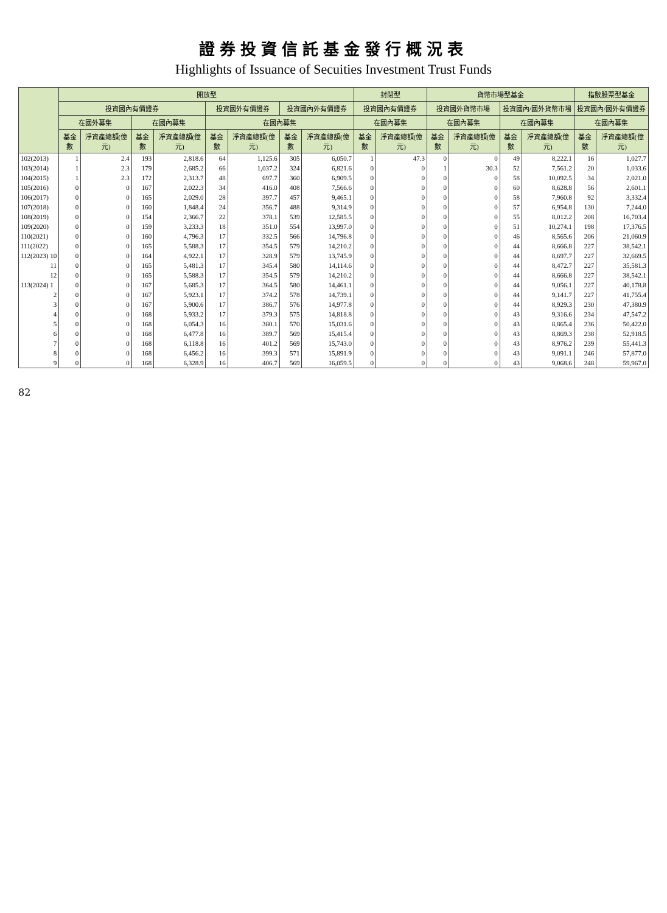證券投資信託基金發行概況表
Highlights of Issuance of Secuities Investment Trust Funds
| | 開放型 | | | | | | | | 封閉型 | | 貨幣市場型基金 | | | | 指數股票型基金 | |
| --- | --- | --- | --- | --- | --- | --- | --- | --- | --- | --- | --- | --- | --- | --- | --- | --- |
| | 投資國內有價證券 | | | | 投資國外有價證券 | | 投資國內外有價證券 | | 投資國內有價證券 | | 投資國外貨幣市場 | | 投資國內/國外貨幣市場 | | 投資國內/國外有價證券 | |
| | 在國外募集 | | 在國內募集 | | 在國內募集 | | | | 在國內募集 | | 在國內募集 | | 在國內募集 | | 在國內募集 | |
| | 基金數 | 淨資產總額(億元) | 基金數 | 淨資產總額(億元) | 基金數 | 淨資產總額(億元) | 基金數 | 淨資產總額(億元) | 基金數 | 淨資產總額(億元) | 基金數 | 淨資產總額(億元) | 基金數 | 淨資產總額(億元) | 基金數 | 淨資產總額(億元) |
| 102(2013) | 1 | 2.4 | 193 | 2,818.6 | 64 | 1,125.6 | 305 | 6,050.7 | 1 | 47.3 | 0 | 0 | 49 | 8,222.1 | 16 | 1,027.7 |
| 103(2014) | 1 | 2.3 | 179 | 2,685.2 | 66 | 1,037.2 | 324 | 6,821.6 | 0 | 0 | 1 | 30.3 | 52 | 7,561.2 | 20 | 1,033.6 |
| 104(2015) | 1 | 2.3 | 172 | 2,313.7 | 48 | 697.7 | 360 | 6,909.5 | 0 | 0 | 0 | 0 | 58 | 10,092.5 | 34 | 2,021.0 |
| 105(2016) | 0 | 0 | 167 | 2,022.3 | 34 | 416.0 | 408 | 7,566.6 | 0 | 0 | 0 | 0 | 60 | 8,628.8 | 56 | 2,601.1 |
| 106(2017) | 0 | 0 | 165 | 2,029.0 | 28 | 397.7 | 457 | 9,465.1 | 0 | 0 | 0 | 0 | 58 | 7,960.8 | 92 | 3,332.4 |
| 107(2018) | 0 | 0 | 160 | 1,848.4 | 24 | 356.7 | 488 | 9,314.9 | 0 | 0 | 0 | 0 | 57 | 6,954.8 | 130 | 7,244.0 |
| 108(2019) | 0 | 0 | 154 | 2,366.7 | 22 | 378.1 | 539 | 12,585.5 | 0 | 0 | 0 | 0 | 55 | 8,012.2 | 208 | 16,703.4 |
| 109(2020) | 0 | 0 | 159 | 3,233.3 | 18 | 351.0 | 554 | 13,997.0 | 0 | 0 | 0 | 0 | 51 | 10,274.1 | 198 | 17,376.5 |
| 110(2021) | 0 | 0 | 160 | 4,796.3 | 17 | 332.5 | 566 | 14,796.8 | 0 | 0 | 0 | 0 | 46 | 8,565.6 | 206 | 21,060.9 |
| 111(2022) | 0 | 0 | 165 | 5,588.3 | 17 | 354.5 | 579 | 14,210.2 | 0 | 0 | 0 | 0 | 44 | 8,666.8 | 227 | 38,542.1 |
| 112(2023) 10 | 0 | 0 | 164 | 4,922.1 | 17 | 328.9 | 579 | 13,745.9 | 0 | 0 | 0 | 0 | 44 | 8,697.7 | 227 | 32,669.5 |
| 11 | 0 | 0 | 165 | 5,481.3 | 17 | 345.4 | 580 | 14,114.6 | 0 | 0 | 0 | 0 | 44 | 8,472.7 | 227 | 35,581.3 |
| 12 | 0 | 0 | 165 | 5,588.3 | 17 | 354.5 | 579 | 14,210.2 | 0 | 0 | 0 | 0 | 44 | 8,666.8 | 227 | 38,542.1 |
| 113(2024) 1 | 0 | 0 | 167 | 5,685.3 | 17 | 364.5 | 580 | 14,461.1 | 0 | 0 | 0 | 0 | 44 | 9,056.1 | 227 | 40,178.8 |
| 2 | 0 | 0 | 167 | 5,923.1 | 17 | 374.2 | 578 | 14,739.1 | 0 | 0 | 0 | 0 | 44 | 9,141.7 | 227 | 41,755.4 |
| 3 | 0 | 0 | 167 | 5,900.6 | 17 | 386.7 | 576 | 14,977.8 | 0 | 0 | 0 | 0 | 44 | 8,929.3 | 230 | 47,380.9 |
| 4 | 0 | 0 | 168 | 5,933.2 | 17 | 379.3 | 575 | 14,818.8 | 0 | 0 | 0 | 0 | 43 | 9,316.6 | 234 | 47,547.2 |
| 5 | 0 | 0 | 168 | 6,054.3 | 16 | 380.1 | 570 | 15,031.6 | 0 | 0 | 0 | 0 | 43 | 8,865.4 | 236 | 50,422.0 |
| 6 | 0 | 0 | 168 | 6,477.8 | 16 | 389.7 | 569 | 15,415.4 | 0 | 0 | 0 | 0 | 43 | 8,869.3 | 238 | 52,918.5 |
| 7 | 0 | 0 | 168 | 6,118.8 | 16 | 401.2 | 569 | 15,743.0 | 0 | 0 | 0 | 0 | 43 | 8,976.2 | 239 | 55,441.3 |
| 8 | 0 | 0 | 168 | 6,456.2 | 16 | 399.3 | 571 | 15,891.9 | 0 | 0 | 0 | 0 | 43 | 9,091.1 | 246 | 57,877.0 |
| 9 | 0 | 0 | 168 | 6,328.9 | 16 | 406.7 | 569 | 16,059.5 | 0 | 0 | 0 | 0 | 43 | 9,068.6 | 248 | 59,967.0 |
82